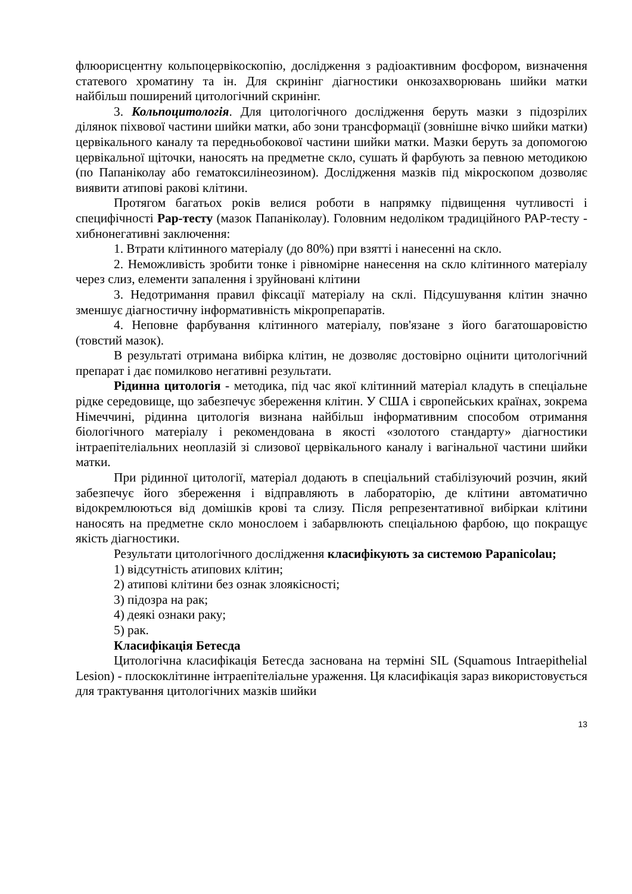флюорисцентну кольпоцервікоскопію, дослідження з радіоактивним фосфором, визначення статевого хроматину та ін. Для скринінг діагностики онкозахворювань шийки матки найбільш поширений цитологічний скринінг.
3. Кольпоцитологія. Для цитологічного дослідження беруть мазки з підозрілих ділянок піхвової частини шийки матки, або зони трансформації (зовнішне вічко шийки матки) цервікального каналу та передньобокової частини шийки матки. Мазки беруть за допомогою цервікальної щіточки, наносять на предметне скло, сушать й фарбують за певною методикою (по Папаніколау або гематоксилінеозином). Дослідження мазків під мікроскопом дозволяє виявити атипові ракові клітини.
Протягом багатьох років велися роботи в напрямку підвищення чутливості і специфічності Pap-тесту (мазок Папаніколау). Головним недоліком традиційного PAP-тесту - хибнонегативні заключення:
1. Втрати клітинного матеріалу (до 80%) при взятті і нанесенні на скло.
2. Неможливість зробити тонке і рівномірне нанесення на скло клітинного матеріалу через слиз, елементи запалення і зруйновані клітини
3. Недотримання правил фіксації матеріалу на склі. Підсушування клітин значно зменшує діагностичну інформативність мікропрепаратів.
4. Неповне фарбування клітинного матеріалу, пов'язане з його багатошаровістю (товстий мазок).
В результаті отримана вибірка клітин, не дозволяє достовірно оцінити цитологічний препарат і дає помилково негативні результати.
Рідинна цитологія - методика, під час якої клітинний матеріал кладуть в спеціальне рідке середовище, що забезпечує збереження клітин. У США і європейських країнах, зокрема Німеччині, рідинна цитологія визнана найбільш інформативним способом отримання біологічного матеріалу і рекомендована в якості «золотого стандарту» діагностики інтраепітеліальних неоплазій зі слизової цервікального каналу і вагінальної частини шийки матки.
При рідинної цитології, матеріал додають в спеціальний стабілізуючий розчин, який забезпечує його збереження і відправляють в лабораторію, де клітини автоматично відокремлюються від домішків крові та слизу. Після репрезентативної вибіркаи клітини наносять на предметне скло монослоем і забарвлюють спеціальною фарбою, що покращує якість діагностики.
Результати цитологічного дослідження класифікують за системою Papanicolau;
1) відсутність атипових клітин;
2) атипові клітини без ознак злоякісності;
3) підозра на рак;
4) деякі ознаки раку;
5) рак.
Класифікація Бетесда
Цитологічна класифікація Бетесда заснована на терміні SIL (Squamous Intraepithelial Lesion) - плоскоклітинне інтраепітеліальне ураження. Ця класифікація зараз використовується для трактування цитологічних мазків шийки
13